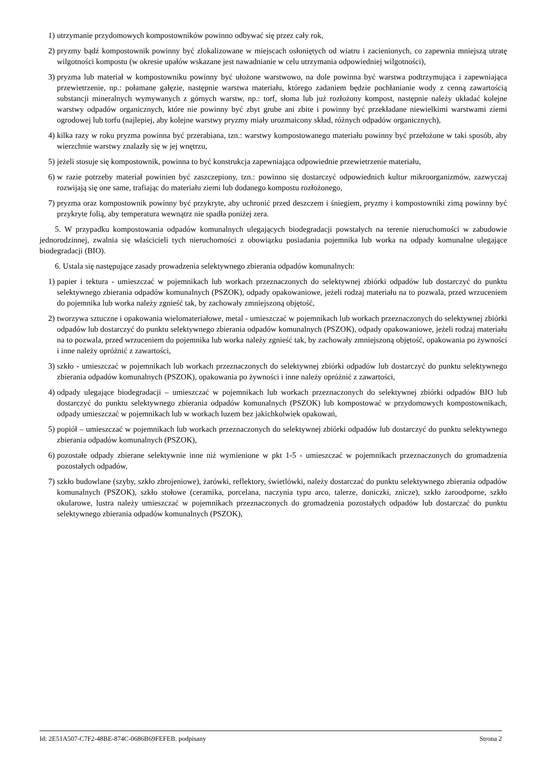1) utrzymanie przydomowych kompostowników powinno odbywać się przez cały rok,
2) pryzmy bądź kompostownik powinny być zlokalizowane w miejscach osłoniętych od wiatru i zacienionych, co zapewnia mniejszą utratę wilgotności kompostu (w okresie upałów wskazane jest nawadnianie w celu utrzymania odpowiedniej wilgotności),
3) pryzma lub materiał w kompostowniku powinny być ułożone warstwowo, na dole powinna być warstwa podtrzymująca i zapewniająca przewietrzenie, np.: połamane gałęzie, następnie warstwa materiału, którego zadaniem będzie pochłanianie wody z cenną zawartością substancji mineralnych wymywanych z górnych warstw, np.: torf, słoma lub już rozłożony kompost, następnie należy układać kolejne warstwy odpadów organicznych, które nie powinny być zbyt grube ani zbite i powinny być przekładane niewielkimi warstwami ziemi ogrodowej lub torfu (najlepiej, aby kolejne warstwy pryzmy miały urozmaicony skład, różnych odpadów organicznych),
4) kilka razy w roku pryzma powinna być przerabiana, tzn.: warstwy kompostowanego materiału powinny być przełożone w taki sposób, aby wierzchnie warstwy znalazły się w jej wnętrzu,
5) jeżeli stosuje się kompostownik, powinna to być konstrukcja zapewniająca odpowiednie przewietrzenie materiału,
6) w razie potrzeby materiał powinien być zaszczepiony, tzn.: powinno się dostarczyć odpowiednich kultur mikroorganizmów, zazwyczaj rozwijają się one same, trafiając do materiału ziemi lub dodanego kompostu rozłożonego,
7) pryzma oraz kompostownik powinny być przykryte, aby uchronić przed deszczem i śniegiem, pryzmy i kompostowniki zimą powinny być przykryte folią, aby temperatura wewnątrz nie spadła poniżej zera.
5. W przypadku kompostowania odpadów komunalnych ulegających biodegradacji powstałych na terenie nieruchomości w zabudowie jednorodzinnej, zwalnia się właścicieli tych nieruchomości z obowiązku posiadania pojemnika lub worka na odpady komunalne ulegające biodegradacji (BIO).
6. Ustala się następujące zasady prowadzenia selektywnego zbierania odpadów komunalnych:
1) papier i tektura - umieszczać w pojemnikach lub workach przeznaczonych do selektywnej zbiórki odpadów lub dostarczyć do punktu selektywnego zbierania odpadów komunalnych (PSZOK), odpady opakowaniowe, jeżeli rodzaj materiału na to pozwala, przed wrzuceniem do pojemnika lub worka należy zgnieść tak, by zachowały zmniejszoną objętość,
2) tworzywa sztuczne i opakowania wielomateriałowe, metal - umieszczać w pojemnikach lub workach przeznaczonych do selektywnej zbiórki odpadów lub dostarczyć do punktu selektywnego zbierania odpadów komunalnych (PSZOK), odpady opakowaniowe, jeżeli rodzaj materiału na to pozwala, przed wrzuceniem do pojemnika lub worka należy zgnieść tak, by zachowały zmniejszoną objętość, opakowania po żywności i inne należy opróżnić z zawartości,
3) szkło - umieszczać w pojemnikach lub workach przeznaczonych do selektywnej zbiórki odpadów lub dostarczyć do punktu selektywnego zbierania odpadów komunalnych (PSZOK), opakowania po żywności i inne należy opróżnić z zawartości,
4) odpady ulegające biodegradacji – umieszczać w pojemnikach lub workach przeznaczonych do selektywnej zbiórki odpadów BIO lub dostarczyć do punktu selektywnego zbierania odpadów komunalnych (PSZOK) lub kompostować w przydomowych kompostownikach, odpady umieszczać w pojemnikach lub w workach luzem bez jakichkolwiek opakowań,
5) popiół – umieszczać w pojemnikach lub workach przeznaczonych do selektywnej zbiórki odpadów lub dostarczyć do punktu selektywnego zbierania odpadów komunalnych (PSZOK),
6) pozostałe odpady zbierane selektywnie inne niż wymienione w pkt 1-5 - umieszczać w pojemnikach przeznaczonych do gromadzenia pozostałych odpadów,
7) szkło budowlane (szyby, szkło zbrojeniowe), żarówki, reflektory, świetlówki, należy dostarczać do punktu selektywnego zbierania odpadów komunalnych (PSZOK), szkło stołowe (ceramika, porcelana, naczynia typu arco, talerze, doniczki, znicze), szkło żaroodporne, szkło okularowe, lustra należy umieszczać w pojemnikach przeznaczonych do gromadzenia pozostałych odpadów lub dostarczać do punktu selektywnego zbierania odpadów komunalnych (PSZOK),
Id: 2E51A507-C7F2-48BE-874C-0686B69FEFEB. podpisany Strona 2